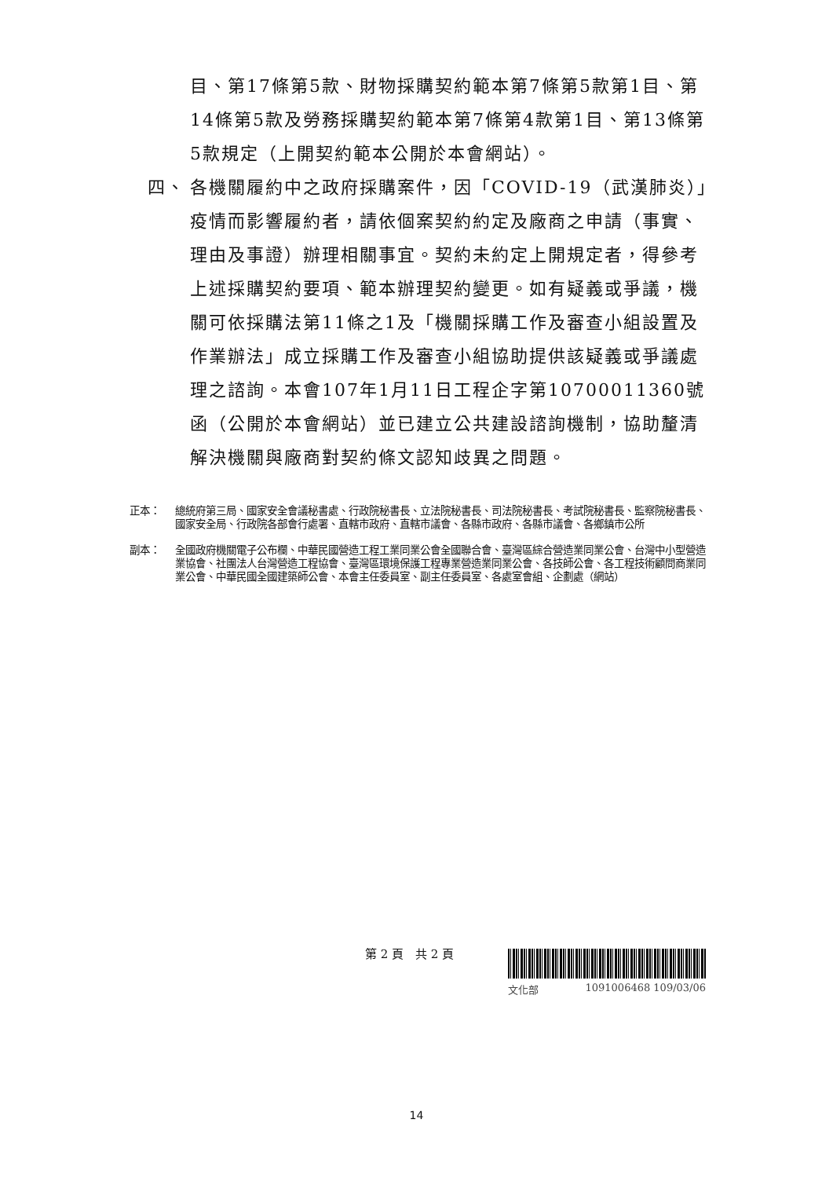目、第17條第5款、財物採購契約範本第7條第5款第1目、第14條第5款及勞務採購契約範本第7條第4款第1目、第13條第5款規定（上開契約範本公開於本會網站）。
四、 各機關履約中之政府採購案件，因「COVID-19（武漢肺炎）」疫情而影響履約者，請依個案契約約定及廠商之申請（事實、理由及事證）辦理相關事宜。契約未約定上開規定者，得參考上述採購契約要項、範本辦理契約變更。如有疑義或爭議，機關可依採購法第11條之1及「機關採購工作及審查小組設置及作業辦法」成立採購工作及審查小組協助提供該疑義或爭議處理之諮詢。本會107年1月11日工程企字第10700011360號函（公開於本會網站）並已建立公共建設諮詢機制，協助釐清解決機關與廠商對契約條文認知歧異之問題。
正本： 總統府第三局、國家安全會議秘書處、行政院秘書長、立法院秘書長、司法院秘書長、考試院秘書長、監察院秘書長、國家安全局、行政院各部會行處署、直轄市政府、直轄市議會、各縣市政府、各縣市議會、各鄉鎮市公所
副本： 全國政府機關電子公布欄、中華民國營造工程工業同業公會全國聯合會、臺灣區綜合營造業同業公會、台灣中小型營造業協會、社團法人台灣營造工程協會、臺灣區環境保護工程專業營造業同業公會、各技師公會、各工程技術顧問商業同業公會、中華民國全國建築師公會、本會主任委員室、副主任委員室、各處室會組、企劃處（網站）
第 2 頁　共 2 頁 文化部 1091006468 109/03/06
14